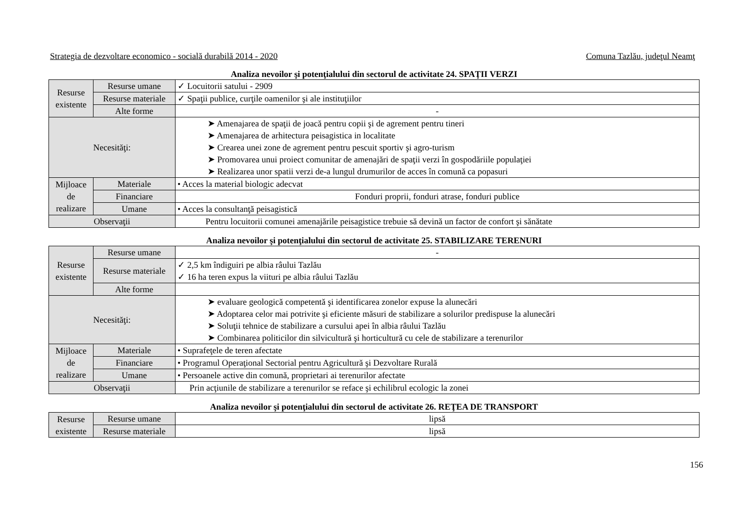Strategia de dezvoltare economico - socială durabilă 2014 - 2020 Comuna Tazlău, judeţul Neamţ
Analiza nevoilor şi potenţialului din sectorul de activitate 24. SPAŢII VERZI
| Resurse existente | Resurse umane | ✓ Locuitorii satului - 2909 |
| | Resurse materiale | ✓ Spaţii publice, curţile oamenilor şi ale instituţiilor |
| | Alte forme | - |
| Necesităţi: | | ➤ Amenajarea de spaţii de joacă pentru copii şi de agrement pentru tineri ➤ Amenajarea de arhitectura peisagistica in localitate ➤ Crearea unei zone de agrement pentru pescuit sportiv şi agro-turism ➤ Promovarea unui proiect comunitar de amenajări de spaţii verzi în gospodăriile populaţiei ➤ Realizarea unor spatii verzi de-a lungul drumurilor de acces în comună ca popasuri |
| Mijloace de realizare | Materiale | • Acces la material biologic adecvat |
| | Financiare | Fonduri proprii, fonduri atrase, fonduri publice |
| | Umane | • Acces la consultanţă peisagistică |
| Observaţii | | Pentru locuitorii comunei amenajările peisagistice trebuie să devină un factor de confort şi sănătate |
Analiza nevoilor şi potenţialului din sectorul de activitate 25. STABILIZARE TERENURI
| Resurse existente | Resurse umane | - |
| | Resurse materiale | ✓ 2,5 km îndiguiri pe albia râului Tazlău ✓ 16 ha teren expus la viituri pe albia râului Tazlău |
| | Alte forme | |
| Necesităţi: | | ➤ evaluare geologică competentă şi identificarea zonelor expuse la alunecări ➤ Adoptarea celor mai potrivite şi eficiente măsuri de stabilizare a solurilor predispuse la alunecări ➤ Soluţii tehnice de stabilizare a cursului apei în albia râului Tazlău ➤ Combinarea politicilor din silvicultură şi horticultură cu cele de stabilizare a terenurilor |
| Mijloace de realizare | Materiale | • Suprafeţele de teren afectate |
| | Financiare | • Programul Operaţional Sectorial pentru Agricultură şi Dezvoltare Rurală |
| | Umane | • Persoanele active din comună, proprietari ai terenurilor afectate |
| Observaţii | | Prin acţiunile de stabilizare a terenurilor se reface şi echilibrul ecologic la zonei |
Analiza nevoilor şi potenţialului din sectorul de activitate 26. REŢEA DE TRANSPORT
| Resurse existente | Resurse umane | lipsă |
| | Resurse materiale | lipsă |
156